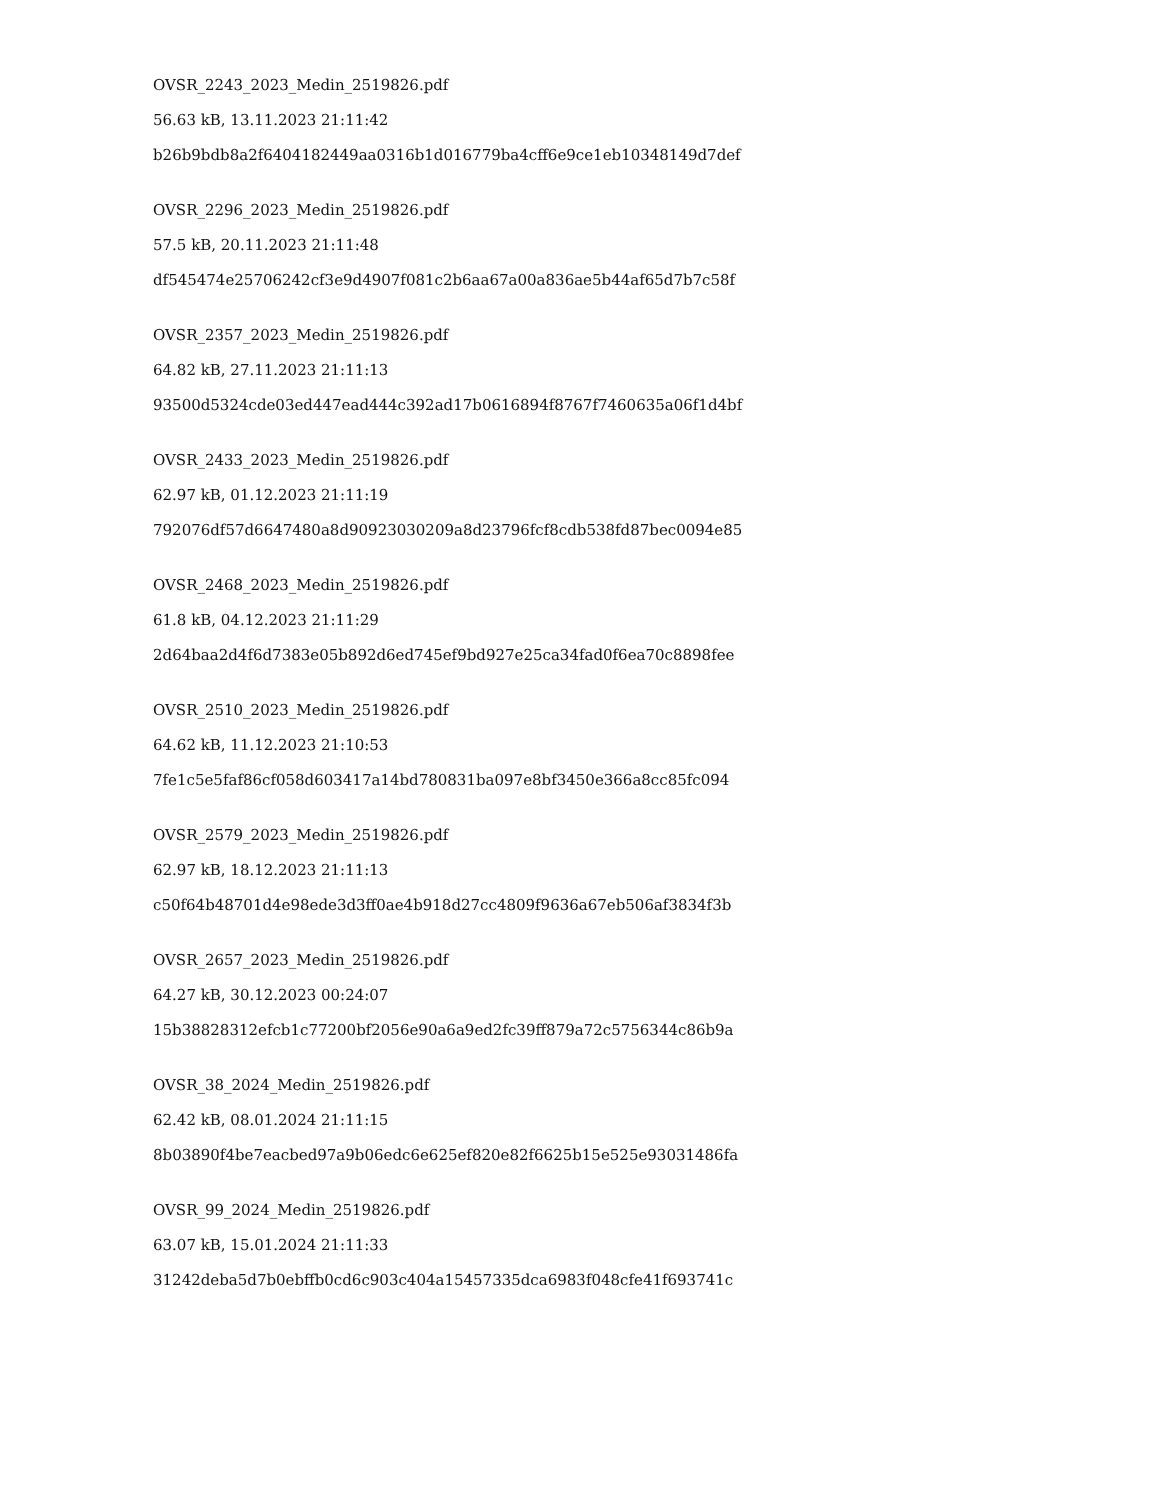OVSR_2243_2023_Medin_2519826.pdf
56.63 kB, 13.11.2023 21:11:42
b26b9bdb8a2f6404182449aa0316b1d016779ba4cff6e9ce1eb10348149d7def
OVSR_2296_2023_Medin_2519826.pdf
57.5 kB, 20.11.2023 21:11:48
df545474e25706242cf3e9d4907f081c2b6aa67a00a836ae5b44af65d7b7c58f
OVSR_2357_2023_Medin_2519826.pdf
64.82 kB, 27.11.2023 21:11:13
93500d5324cde03ed447ead444c392ad17b0616894f8767f7460635a06f1d4bf
OVSR_2433_2023_Medin_2519826.pdf
62.97 kB, 01.12.2023 21:11:19
792076df57d6647480a8d90923030209a8d23796fcf8cdb538fd87bec0094e85
OVSR_2468_2023_Medin_2519826.pdf
61.8 kB, 04.12.2023 21:11:29
2d64baa2d4f6d7383e05b892d6ed745ef9bd927e25ca34fad0f6ea70c8898fee
OVSR_2510_2023_Medin_2519826.pdf
64.62 kB, 11.12.2023 21:10:53
7fe1c5e5faf86cf058d603417a14bd780831ba097e8bf3450e366a8cc85fc094
OVSR_2579_2023_Medin_2519826.pdf
62.97 kB, 18.12.2023 21:11:13
c50f64b48701d4e98ede3d3ff0ae4b918d27cc4809f9636a67eb506af3834f3b
OVSR_2657_2023_Medin_2519826.pdf
64.27 kB, 30.12.2023 00:24:07
15b38828312efcb1c77200bf2056e90a6a9ed2fc39ff879a72c5756344c86b9a
OVSR_38_2024_Medin_2519826.pdf
62.42 kB, 08.01.2024 21:11:15
8b03890f4be7eacbed97a9b06edc6e625ef820e82f6625b15e525e93031486fa
OVSR_99_2024_Medin_2519826.pdf
63.07 kB, 15.01.2024 21:11:33
31242deba5d7b0ebffb0cd6c903c404a15457335dca6983f048cfe41f693741c